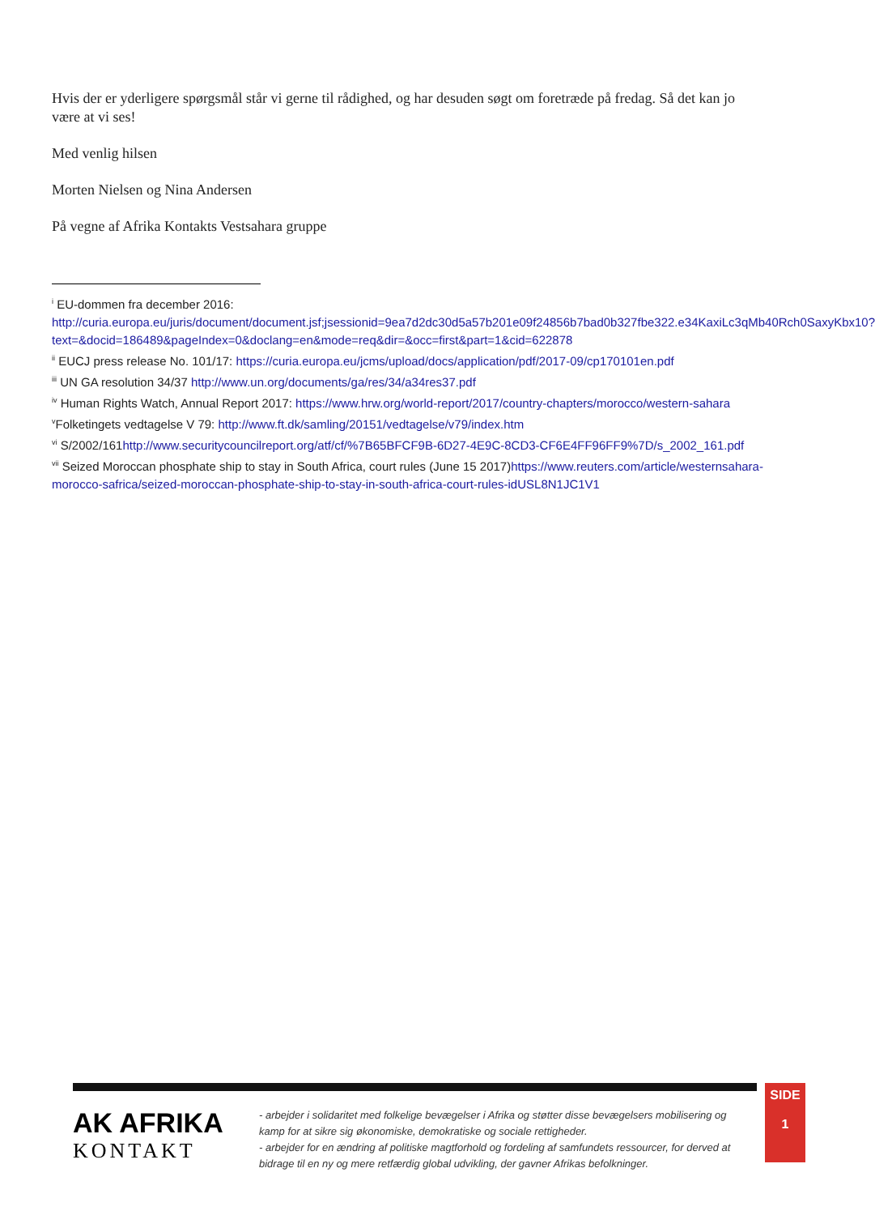Hvis der er yderligere spørgsmål står vi gerne til rådighed, og har desuden søgt om foretræde på fredag. Så det kan jo være at vi ses!
Med venlig hilsen
Morten Nielsen og Nina Andersen
På vegne af Afrika Kontakts Vestsahara gruppe
<sup>i</sup> EU-dommen fra december 2016: http://curia.europa.eu/juris/document/document.jsf;jsessionid=9ea7d2dc30d5a57b201e09f24856b7bad0b327fbe322.e34KaxiLc3qMb40Rch0SaxyKbx10?text=&docid=186489&pageIndex=0&doclang=en&mode=req&dir=&occ=first&part=1&cid=622878
<sup>ii</sup> EUCJ press release No. 101/17: https://curia.europa.eu/jcms/upload/docs/application/pdf/2017-09/cp170101en.pdf
<sup>iii</sup> UN GA resolution 34/37 http://www.un.org/documents/ga/res/34/a34res37.pdf
<sup>iv</sup> Human Rights Watch, Annual Report 2017: https://www.hrw.org/world-report/2017/country-chapters/morocco/western-sahara
<sup>v</sup> Folketingets vedtagelse V 79: http://www.ft.dk/samling/20151/vedtagelse/v79/index.htm
<sup>vi</sup> S/2002/161http://www.securitycouncilreport.org/atf/cf/%7B65BFCF9B-6D27-4E9C-8CD3-CF6E4FF96FF9%7D/s_2002_161.pdf
<sup>vii</sup> Seized Moroccan phosphate ship to stay in South Africa, court rules (June 15 2017)https://www.reuters.com/article/westernsahara-morocco-safrica/seized-moroccan-phosphate-ship-to-stay-in-south-africa-court-rules-idUSL8N1JC1V1
AK AFRIKA
KONTAKT
- arbejder i solidaritet med folkelige bevægelser i Afrika og støtter disse bevægelsers mobilisering og kamp for at sikre sig økonomiske, demokratiske og sociale rettigheder.
- arbejder for en ændring af politiske magtforhold og fordeling af samfundets ressourcer, for derved at bidrage til en ny og mere retfærdig global udvikling, der gavner Afrikas befolkninger.
SIDE
1